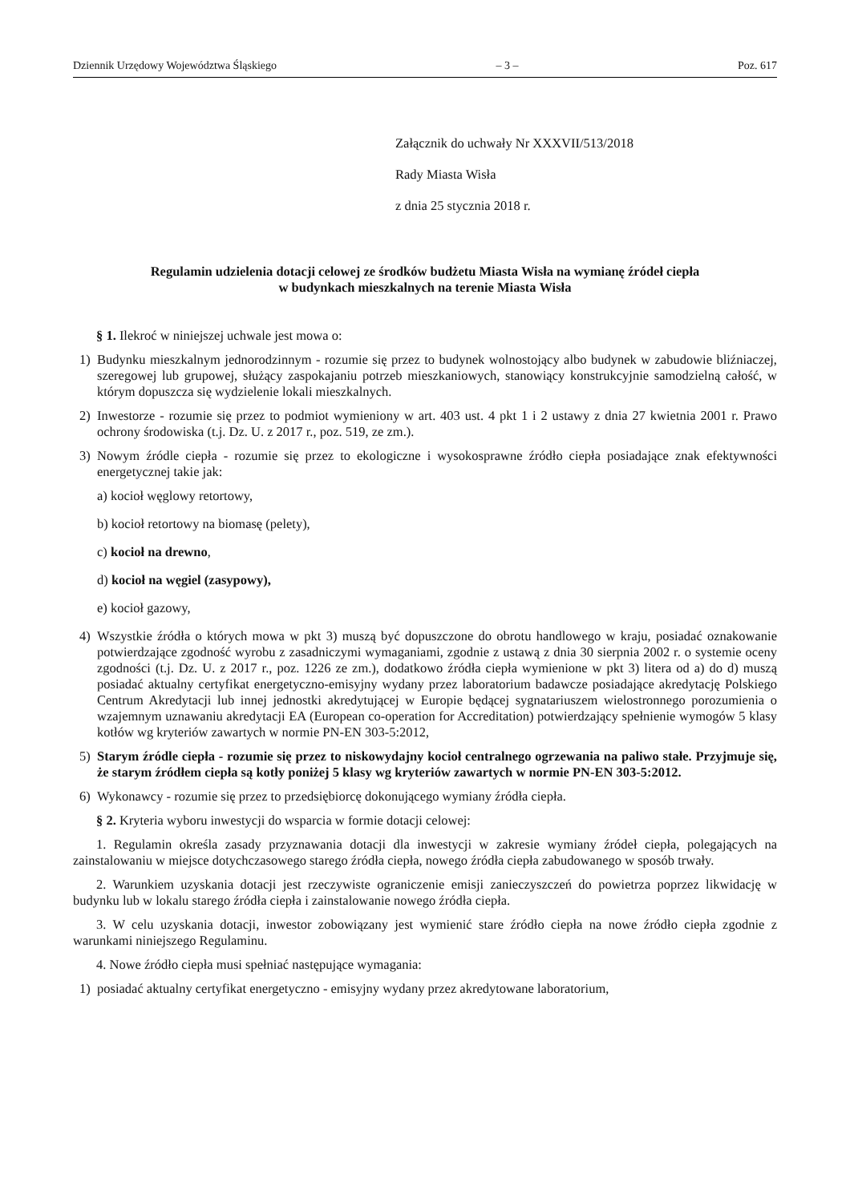Dziennik Urzędowy Województwa Śląskiego – 3 – Poz. 617
Załącznik do uchwały Nr XXXVII/513/2018
Rady Miasta Wisła
z dnia 25 stycznia 2018 r.
Regulamin udzielenia dotacji celowej ze środków budżetu Miasta Wisła na wymianę źródeł ciepła
w budynkach mieszkalnych na terenie Miasta Wisła
§ 1. Ilekroć w niniejszej uchwale jest mowa o:
1) Budynku mieszkalnym jednorodzinnym - rozumie się przez to budynek wolnostojący albo budynek w zabudowie bliźniaczej, szeregowej lub grupowej, służący zaspokajaniu potrzeb mieszkaniowych, stanowiący konstrukcyjnie samodzielną całość, w którym dopuszcza się wydzielenie lokali mieszkalnych.
2) Inwestorze - rozumie się przez to podmiot wymieniony w art. 403 ust. 4 pkt 1 i 2 ustawy z dnia 27 kwietnia 2001 r. Prawo ochrony środowiska (t.j. Dz. U. z 2017 r., poz. 519, ze zm.).
3) Nowym źródle ciepła - rozumie się przez to ekologiczne i wysokosprawne źródło ciepła posiadające znak efektywności energetycznej takie jak:
a) kocioł węglowy retortowy,
b) kocioł retortowy na biomasę (pelety),
c) kocioł na drewno,
d) kocioł na węgiel (zasypowy),
e) kocioł gazowy,
4) Wszystkie źródła o których mowa w pkt 3) muszą być dopuszczone do obrotu handlowego w kraju, posiadać oznakowanie potwierdzające zgodność wyrobu z zasadniczymi wymaganiami, zgodnie z ustawą z dnia 30 sierpnia 2002 r. o systemie oceny zgodności (t.j. Dz. U. z 2017 r., poz. 1226 ze zm.), dodatkowo źródła ciepła wymienione w pkt 3) litera od a) do d) muszą posiadać aktualny certyfikat energetyczno-emisyjny wydany przez laboratorium badawcze posiadające akredytację Polskiego Centrum Akredytacji lub innej jednostki akredytującej w Europie będącej sygnatariuszem wielostronnego porozumienia o wzajemnym uznawaniu akredytacji EA (European co-operation for Accreditation) potwierdzający spełnienie wymogów 5 klasy kotłów wg kryteriów zawartych w normie PN-EN 303-5:2012,
5) Starym źródle ciepła - rozumie się przez to niskowydajny kocioł centralnego ogrzewania na paliwo stałe. Przyjmuje się, że starym źródłem ciepła są kotły poniżej 5 klasy wg kryteriów zawartych w normie PN-EN 303-5:2012.
6) Wykonawcy - rozumie się przez to przedsiębiorcę dokonującego wymiany źródła ciepła.
§ 2. Kryteria wyboru inwestycji do wsparcia w formie dotacji celowej:
1. Regulamin określa zasady przyznawania dotacji dla inwestycji w zakresie wymiany źródeł ciepła, polegających na zainstalowaniu w miejsce dotychczasowego starego źródła ciepła, nowego źródła ciepła zabudowanego w sposób trwały.
2. Warunkiem uzyskania dotacji jest rzeczywiste ograniczenie emisji zanieczyszczeń do powietrza poprzez likwidację w budynku lub w lokalu starego źródła ciepła i zainstalowanie nowego źródła ciepła.
3. W celu uzyskania dotacji, inwestor zobowiązany jest wymienić stare źródło ciepła na nowe źródło ciepła zgodnie z warunkami niniejszego Regulaminu.
4. Nowe źródło ciepła musi spełniać następujące wymagania:
1) posiadać aktualny certyfikat energetyczno - emisyjny wydany przez akredytowane laboratorium,